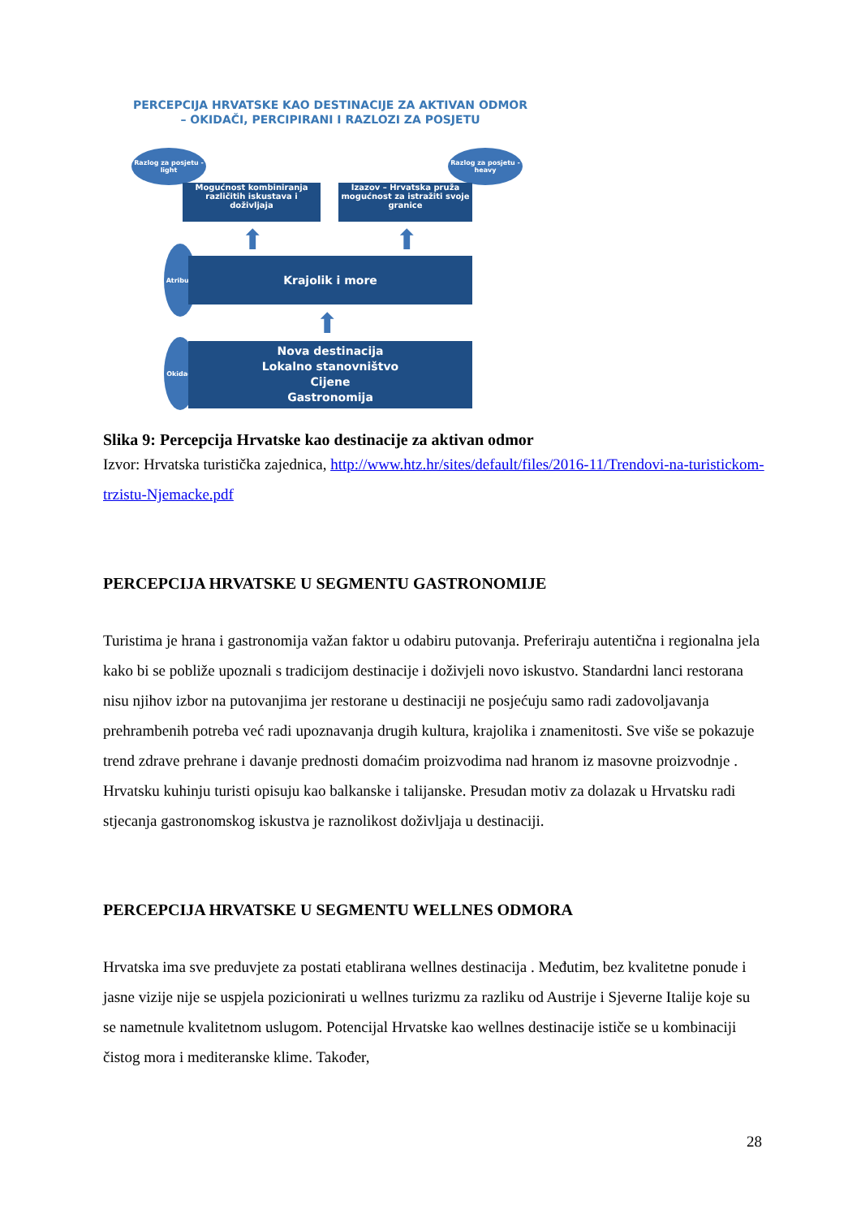PERCEPCIJA HRVATSKE KAO DESTINACIJE ZA AKTIVAN ODMOR
– OKIDAČI, PERCIPIRANI I RAZLOZI ZA POSJETU
Razlog za posjetu - light
Razlog za posjetu - heavy
Mogućnost kombiniranja različitih iskustava i doživljaja
Izazov – Hrvatska pruža mogućnost za istražiti svoje granice
⬆ ⬆
Atributi
Krajolik i more
⬆
Okidači
Nova destinacija
Lokalno stanovništvo
Cijene
Gastronomija
Slika 9: Percepcija Hrvatske kao destinacije za aktivan odmor
Izvor: Hrvatska turistička zajednica, http://www.htz.hr/sites/default/files/2016-11/Trendovi-na-turistickom-trzistu-Njemacke.pdf
PERCEPCIJA HRVATSKE U SEGMENTU GASTRONOMIJE
Turistima je hrana i gastronomija važan faktor u odabiru putovanja. Preferiraju autentična i regionalna jela kako bi se pobliže upoznali s tradicijom destinacije i doživjeli novo iskustvo. Standardni lanci restorana nisu njihov izbor na putovanjima jer restorane u destinaciji ne posjećuju samo radi zadovoljavanja prehrambenih potreba već radi upoznavanja drugih kultura, krajolika i znamenitosti. Sve više se pokazuje trend zdrave prehrane i davanje prednosti domaćim proizvodima nad hranom iz masovne proizvodnje . Hrvatsku kuhinju turisti opisuju kao balkanske i talijanske. Presudan motiv za dolazak u Hrvatsku radi stjecanja gastronomskog iskustva je raznolikost doživljaja u destinaciji.
PERCEPCIJA HRVATSKE U SEGMENTU WELLNES ODMORA
Hrvatska ima sve preduvjete za postati etablirana wellnes destinacija . Međutim, bez kvalitetne ponude i jasne vizije nije se uspjela pozicionirati u wellnes turizmu za razliku od Austrije i Sjeverne Italije koje su se nametnule kvalitetnom uslugom. Potencijal Hrvatske kao wellnes destinacije ističe se u kombinaciji čistog mora i mediteranske klime. Također,
28